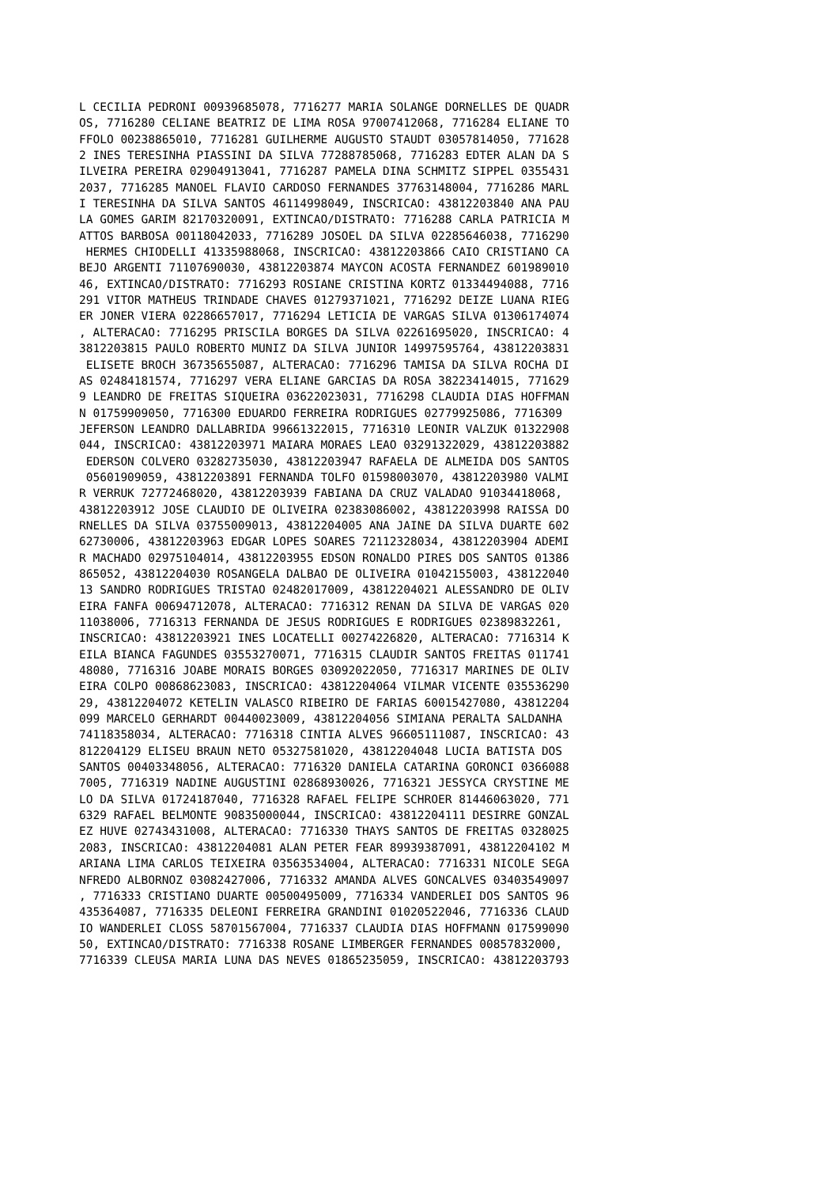L CECILIA PEDRONI 00939685078, 7716277 MARIA SOLANGE DORNELLES DE QUADR
OS, 7716280 CELIANE BEATRIZ DE LIMA ROSA 97007412068, 7716284 ELIANE TO
FFOLO 00238865010, 7716281 GUILHERME AUGUSTO STAUDT 03057814050, 771628
2 INES TERESINHA PIASSINI DA SILVA 77288785068, 7716283 EDTER ALAN DA S
ILVEIRA PEREIRA 02904913041, 7716287 PAMELA DINA SCHMITZ SIPPEL 0355431
2037, 7716285 MANOEL FLAVIO CARDOSO FERNANDES 37763148004, 7716286 MARL
I TERESINHA DA SILVA SANTOS 46114998049, INSCRICAO: 43812203840 ANA PAU
LA GOMES GARIM 82170320091, EXTINCAO/DISTRATO: 7716288 CARLA PATRICIA M
ATTOS BARBOSA 00118042033, 7716289 JOSOEL DA SILVA 02285646038, 7716290
 HERMES CHIODELLI 41335988068, INSCRICAO: 43812203866 CAIO CRISTIANO CA
BEJO ARGENTI 71107690030, 43812203874 MAYCON ACOSTA FERNANDEZ 601989010
46, EXTINCAO/DISTRATO: 7716293 ROSIANE CRISTINA KORTZ 01334494088, 7716
291 VITOR MATHEUS TRINDADE CHAVES 01279371021, 7716292 DEIZE LUANA RIEG
ER JONER VIERA 02286657017, 7716294 LETICIA DE VARGAS SILVA 01306174074
, ALTERACAO: 7716295 PRISCILA BORGES DA SILVA 02261695020, INSCRICAO: 4
3812203815 PAULO ROBERTO MUNIZ DA SILVA JUNIOR 14997595764, 43812203831
 ELISETE BROCH 36735655087, ALTERACAO: 7716296 TAMISA DA SILVA ROCHA DI
AS 02484181574, 7716297 VERA ELIANE GARCIAS DA ROSA 38223414015, 771629
9 LEANDRO DE FREITAS SIQUEIRA 03622023031, 7716298 CLAUDIA DIAS HOFFMAN
N 01759909050, 7716300 EDUARDO FERREIRA RODRIGUES 02779925086, 7716309 
JEFERSON LEANDRO DALLABRIDA 99661322015, 7716310 LEONIR VALZUK 01322908
044, INSCRICAO: 43812203971 MAIARA MORAES LEAO 03291322029, 43812203882
 EDERSON COLVERO 03282735030, 43812203947 RAFAELA DE ALMEIDA DOS SANTOS
 05601909059, 43812203891 FERNANDA TOLFO 01598003070, 43812203980 VALMI
R VERRUK 72772468020, 43812203939 FABIANA DA CRUZ VALADAO 91034418068, 
43812203912 JOSE CLAUDIO DE OLIVEIRA 02383086002, 43812203998 RAISSA DO
RNELLES DA SILVA 03755009013, 43812204005 ANA JAINE DA SILVA DUARTE 602
62730006, 43812203963 EDGAR LOPES SOARES 72112328034, 43812203904 ADEMI
R MACHADO 02975104014, 43812203955 EDSON RONALDO PIRES DOS SANTOS 01386
865052, 43812204030 ROSANGELA DALBAO DE OLIVEIRA 01042155003, 438122040
13 SANDRO RODRIGUES TRISTAO 02482017009, 43812204021 ALESSANDRO DE OLIV
EIRA FANFA 00694712078, ALTERACAO: 7716312 RENAN DA SILVA DE VARGAS 020
11038006, 7716313 FERNANDA DE JESUS RODRIGUES E RODRIGUES 02389832261, 
INSCRICAO: 43812203921 INES LOCATELLI 00274226820, ALTERACAO: 7716314 K
EILA BIANCA FAGUNDES 03553270071, 7716315 CLAUDIR SANTOS FREITAS 011741
48080, 7716316 JOABE MORAIS BORGES 03092022050, 7716317 MARINES DE OLIV
EIRA COLPO 00868623083, INSCRICAO: 43812204064 VILMAR VICENTE 035536290
29, 43812204072 KETELIN VALASCO RIBEIRO DE FARIAS 60015427080, 43812204
099 MARCELO GERHARDT 00440023009, 43812204056 SIMIANA PERALTA SALDANHA 
74118358034, ALTERACAO: 7716318 CINTIA ALVES 96605111087, INSCRICAO: 43
812204129 ELISEU BRAUN NETO 05327581020, 43812204048 LUCIA BATISTA DOS 
SANTOS 00403348056, ALTERACAO: 7716320 DANIELA CATARINA GORONCI 0366088
7005, 7716319 NADINE AUGUSTINI 02868930026, 7716321 JESSYCA CRYSTINE ME
LO DA SILVA 01724187040, 7716328 RAFAEL FELIPE SCHROER 81446063020, 771
6329 RAFAEL BELMONTE 90835000044, INSCRICAO: 43812204111 DESIRRE GONZAL
EZ HUVE 02743431008, ALTERACAO: 7716330 THAYS SANTOS DE FREITAS 0328025
2083, INSCRICAO: 43812204081 ALAN PETER FEAR 89939387091, 43812204102 M
ARIANA LIMA CARLOS TEIXEIRA 03563534004, ALTERACAO: 7716331 NICOLE SEGA
NFREDO ALBORNOZ 03082427006, 7716332 AMANDA ALVES GONCALVES 03403549097
, 7716333 CRISTIANO DUARTE 00500495009, 7716334 VANDERLEI DOS SANTOS 96
435364087, 7716335 DELEONI FERREIRA GRANDINI 01020522046, 7716336 CLAUD
IO WANDERLEI CLOSS 58701567004, 7716337 CLAUDIA DIAS HOFFMANN 017599090
50, EXTINCAO/DISTRATO: 7716338 ROSANE LIMBERGER FERNANDES 00857832000, 
7716339 CLEUSA MARIA LUNA DAS NEVES 01865235059, INSCRICAO: 43812203793